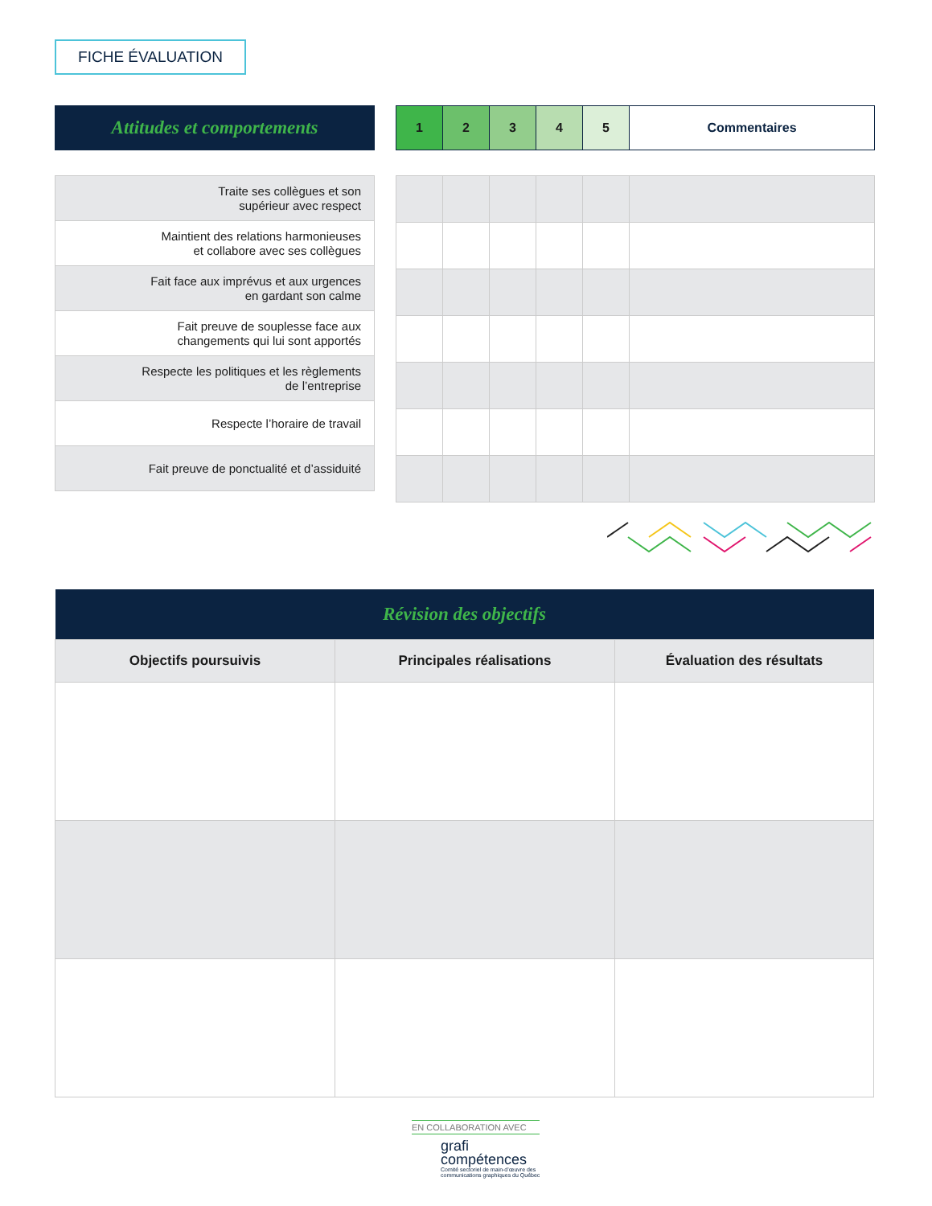FICHE ÉVALUATION
Attitudes et comportements
| 1 | 2 | 3 | 4 | 5 | Commentaires |
| Traite ses collègues et son supérieur avec respect |
| Maintient des relations harmonieuses et collabore avec ses collègues |
| Fait face aux imprévus et aux urgences en gardant son calme |
| Fait preuve de souplesse face aux changements qui lui sont apportés |
| Respecte les politiques et les règlements de l’entreprise |
| Respecte l’horaire de travail |
| Fait preuve de ponctualité et d’assiduité |
| Révision des objectifs | | |
| --- | --- | --- |
| Objectifs poursuivis | Principales réalisations | Évaluation des résultats |
EN COLLABORATION AVEC
grafi
compétences
Comité sectoriel de main-d’œuvre des
communications graphiques du Québec